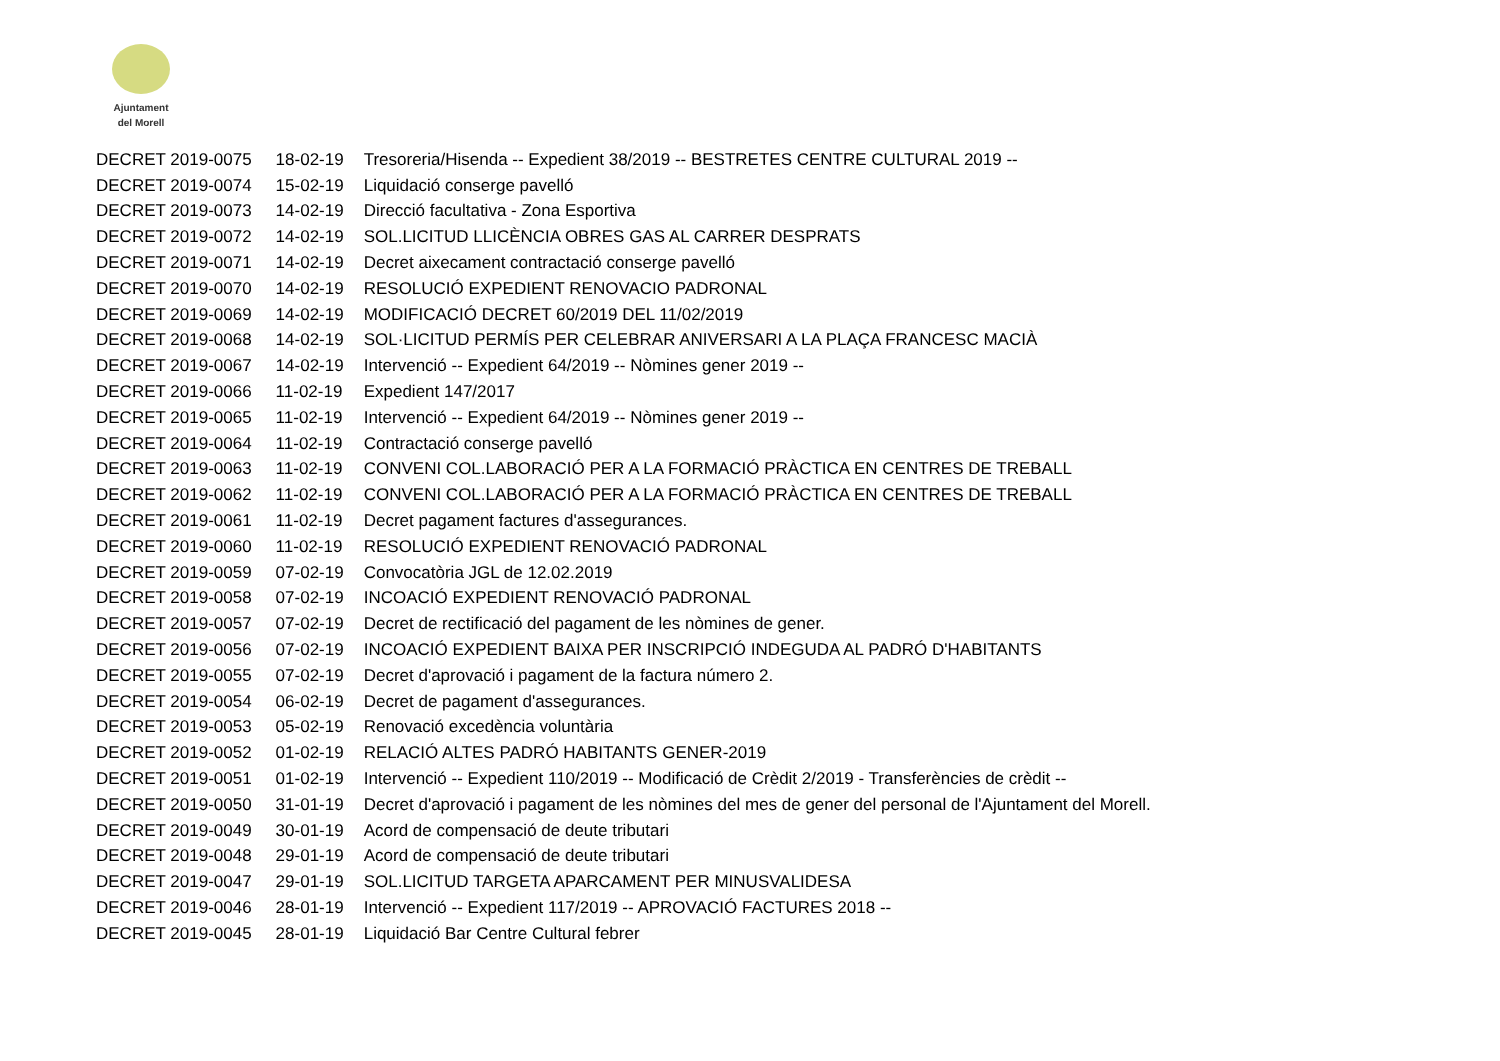Ajuntament
del Morell
| DECRET 2019-0075 | 18-02-19 | Tresoreria/Hisenda -- Expedient 38/2019 -- BESTRETES CENTRE CULTURAL 2019 -- |
| DECRET 2019-0074 | 15-02-19 | Liquidació conserge pavelló |
| DECRET 2019-0073 | 14-02-19 | Direcció facultativa - Zona Esportiva |
| DECRET 2019-0072 | 14-02-19 | SOL.LICITUD LLICÈNCIA OBRES GAS AL CARRER DESPRATS |
| DECRET 2019-0071 | 14-02-19 | Decret aixecament contractació conserge pavelló |
| DECRET 2019-0070 | 14-02-19 | RESOLUCIÓ EXPEDIENT RENOVACIO PADRONAL |
| DECRET 2019-0069 | 14-02-19 | MODIFICACIÓ DECRET 60/2019 DEL 11/02/2019 |
| DECRET 2019-0068 | 14-02-19 | SOL·LICITUD PERMÍS PER CELEBRAR ANIVERSARI A LA PLAÇA FRANCESC MACIÀ |
| DECRET 2019-0067 | 14-02-19 | Intervenció -- Expedient 64/2019 -- Nòmines gener 2019 -- |
| DECRET 2019-0066 | 11-02-19 | Expedient 147/2017 |
| DECRET 2019-0065 | 11-02-19 | Intervenció -- Expedient 64/2019 -- Nòmines gener 2019 -- |
| DECRET 2019-0064 | 11-02-19 | Contractació conserge pavelló |
| DECRET 2019-0063 | 11-02-19 | CONVENI COL.LABORACIÓ PER A LA FORMACIÓ PRÀCTICA EN CENTRES DE TREBALL |
| DECRET 2019-0062 | 11-02-19 | CONVENI COL.LABORACIÓ PER A LA FORMACIÓ PRÀCTICA EN CENTRES DE TREBALL |
| DECRET 2019-0061 | 11-02-19 | Decret pagament factures d'assegurances. |
| DECRET 2019-0060 | 11-02-19 | RESOLUCIÓ EXPEDIENT RENOVACIÓ PADRONAL |
| DECRET 2019-0059 | 07-02-19 | Convocatòria JGL de 12.02.2019 |
| DECRET 2019-0058 | 07-02-19 | INCOACIÓ EXPEDIENT RENOVACIÓ PADRONAL |
| DECRET 2019-0057 | 07-02-19 | Decret de rectificació del pagament de les nòmines de gener. |
| DECRET 2019-0056 | 07-02-19 | INCOACIÓ EXPEDIENT BAIXA PER INSCRIPCIÓ INDEGUDA AL PADRÓ D'HABITANTS |
| DECRET 2019-0055 | 07-02-19 | Decret d'aprovació i pagament de la factura número 2. |
| DECRET 2019-0054 | 06-02-19 | Decret de pagament d'assegurances. |
| DECRET 2019-0053 | 05-02-19 | Renovació excedència voluntària |
| DECRET 2019-0052 | 01-02-19 | RELACIÓ ALTES PADRÓ HABITANTS GENER-2019 |
| DECRET 2019-0051 | 01-02-19 | Intervenció -- Expedient 110/2019 -- Modificació de Crèdit 2/2019 - Transferències de crèdit -- |
| DECRET 2019-0050 | 31-01-19 | Decret d'aprovació i pagament de les nòmines del mes de gener del personal de l'Ajuntament del Morell. |
| DECRET 2019-0049 | 30-01-19 | Acord de compensació de deute tributari |
| DECRET 2019-0048 | 29-01-19 | Acord de compensació de deute tributari |
| DECRET 2019-0047 | 29-01-19 | SOL.LICITUD TARGETA APARCAMENT PER MINUSVALIDESA |
| DECRET 2019-0046 | 28-01-19 | Intervenció -- Expedient 117/2019 -- APROVACIÓ FACTURES 2018 -- |
| DECRET 2019-0045 | 28-01-19 | Liquidació Bar Centre Cultural febrer |